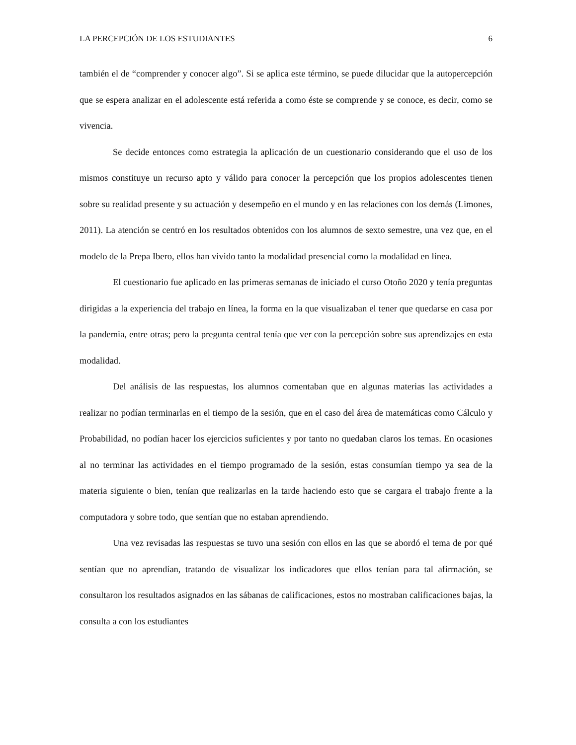LA PERCEPCIÓN DE LOS ESTUDIANTES 6
también el de “comprender y conocer algo”. Si se aplica este término, se puede dilucidar que la autopercepción que se espera analizar en el adolescente está referida a como éste se comprende y se conoce, es decir, como se vivencia.
Se decide entonces como estrategia la aplicación de un cuestionario considerando que el uso de los mismos constituye un recurso apto y válido para conocer la percepción que los propios adolescentes tienen sobre su realidad presente y su actuación y desempeño en el mundo y en las relaciones con los demás (Limones, 2011). La atención se centró en los resultados obtenidos con los alumnos de sexto semestre, una vez que, en el modelo de la Prepa Ibero, ellos han vivido tanto la modalidad presencial como la modalidad en línea.
El cuestionario fue aplicado en las primeras semanas de iniciado el curso Otoño 2020 y tenía preguntas dirigidas a la experiencia del trabajo en línea, la forma en la que visualizaban el tener que quedarse en casa por la pandemia, entre otras; pero la pregunta central tenía que ver con la percepción sobre sus aprendizajes en esta modalidad.
Del análisis de las respuestas, los alumnos comentaban que en algunas materias las actividades a realizar no podían terminarlas en el tiempo de la sesión, que en el caso del área de matemáticas como Cálculo y Probabilidad, no podían hacer los ejercicios suficientes y por tanto no quedaban claros los temas. En ocasiones al no terminar las actividades en el tiempo programado de la sesión, estas consumían tiempo ya sea de la materia siguiente o bien, tenían que realizarlas en la tarde haciendo esto que se cargara el trabajo frente a la computadora y sobre todo, que sentían que no estaban aprendiendo.
Una vez revisadas las respuestas se tuvo una sesión con ellos en las que se abordó el tema de por qué sentían que no aprendían, tratando de visualizar los indicadores que ellos tenían para tal afirmación, se consultaron los resultados asignados en las sábanas de calificaciones, estos no mostraban calificaciones bajas, la consulta a con los estudiantes